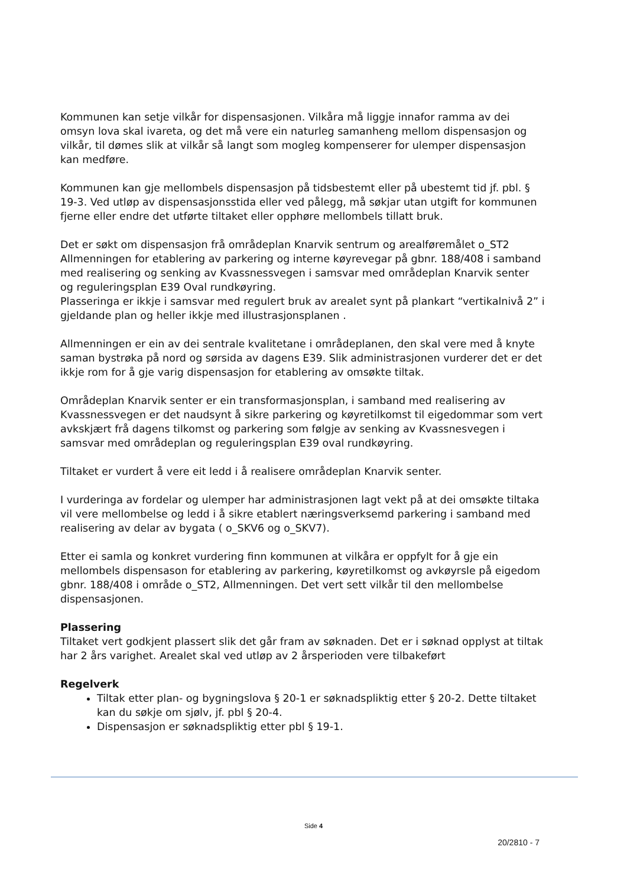Kommunen kan setje vilkår for dispensasjonen. Vilkåra må liggje innafor ramma av dei omsyn lova skal ivareta, og det må vere ein naturleg samanheng mellom dispensasjon og vilkår, til dømes slik at vilkår så langt som mogleg kompenserer for ulemper dispensasjon kan medføre.
Kommunen kan gje mellombels dispensasjon på tidsbestemt eller på ubestemt tid jf. pbl. § 19-3. Ved utløp av dispensasjonsstida eller ved pålegg, må søkjar utan utgift for kommunen fjerne eller endre det utførte tiltaket eller opphøre mellombels tillatt bruk.
Det er søkt om dispensasjon frå områdeplan Knarvik sentrum og arealføremålet o_ST2 Allmenningen for etablering av parkering og interne køyrevegar på gbnr. 188/408 i samband med realisering og senking av Kvassnessvegen i samsvar med områdeplan Knarvik senter og reguleringsplan E39 Oval rundkøyring.
Plasseringa er ikkje i samsvar med regulert bruk av arealet synt på plankart “vertikalnivå 2” i gjeldande plan og heller ikkje med illustrasjonsplanen .
Allmenningen er ein av dei sentrale kvalitetane i områdeplanen, den skal vere med å knyte saman bystrøka på nord og sørsida av dagens E39. Slik administrasjonen vurderer det er det ikkje rom for å gje varig dispensasjon for etablering av omsøkte tiltak.
Områdeplan Knarvik senter er ein transformasjonsplan, i samband med realisering av Kvassnessvegen er det naudsynt å sikre parkering og køyretilkomst til eigedommar som vert avkskjært frå dagens tilkomst og parkering som følgje av senking av Kvassnesvegen i samsvar med områdeplan og reguleringsplan E39 oval rundkøyring.
Tiltaket er vurdert å vere eit ledd i å realisere områdeplan Knarvik senter.
I vurderinga av fordelar og ulemper har administrasjonen lagt vekt på at dei omsøkte tiltaka vil vere mellombelse og ledd i å sikre etablert næringsverksemd parkering i samband med realisering av delar av bygata ( o_SKV6 og o_SKV7).
Etter ei samla og konkret vurdering finn kommunen at vilkåra er oppfylt for å gje ein mellombels dispensason for etablering av parkering, køyretilkomst og avkøyrsle på eigedom gbnr. 188/408 i område o_ST2, Allmenningen. Det vert sett vilkår til den mellombelse dispensasjonen.
Plassering
Tiltaket vert godkjent plassert slik det går fram av søknaden. Det er i søknad opplyst at tiltak har 2 års varighet. Arealet skal ved utløp av 2 årsperioden vere tilbakeført
Regelverk
Tiltak etter plan- og bygningslova § 20-1 er søknadspliktig etter § 20-2. Dette tiltaket kan du søkje om sjølv, jf. pbl § 20-4.
Dispensasjon er søknadspliktig etter pbl § 19-1.
Side 4
20/2810 - 7